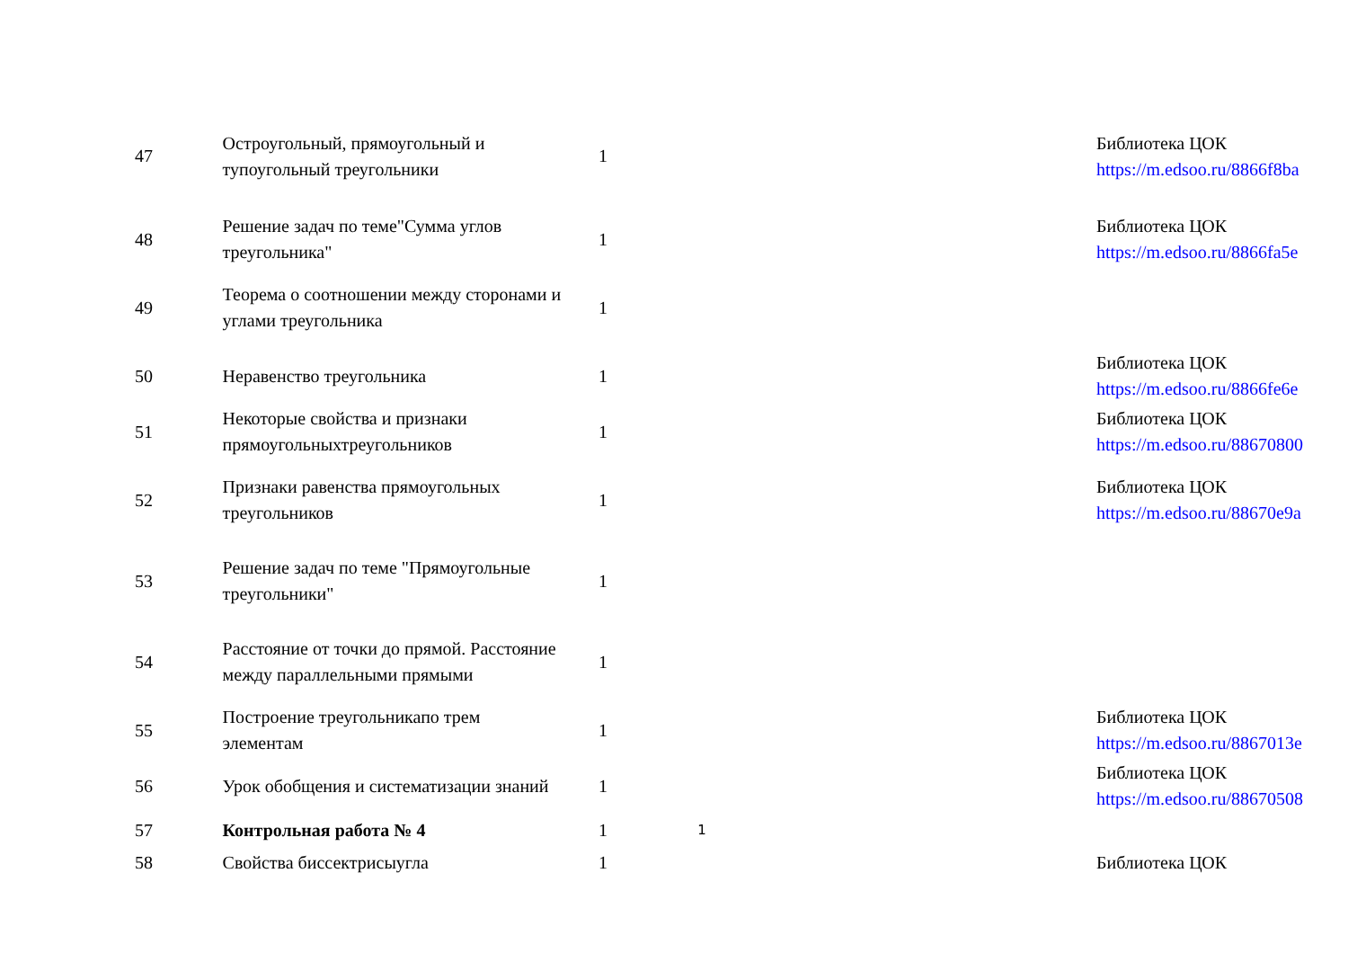| 47 | Остроугольный, прямоугольный и тупоугольный треугольники | 1 | | | Библиотека ЦОК https://m.edsoo.ru/8866f8ba |
| 48 | Решение задач по теме"Сумма углов треугольника" | 1 | | | Библиотека ЦОК https://m.edsoo.ru/8866fa5e |
| 49 | Теорема о соотношении между сторонами и углами треугольника | 1 | | | |
| 50 | Неравенство треугольника | 1 | | | Библиотека ЦОК https://m.edsoo.ru/8866fe6e |
| 51 | Некоторые свойства и признаки прямоугольныхтреугольников | 1 | | | Библиотека ЦОК https://m.edsoo.ru/88670800 |
| 52 | Признаки равенства прямоугольных треугольников | 1 | | | Библиотека ЦОК https://m.edsoo.ru/88670e9a |
| 53 | Решение задач по теме "Прямоугольные треугольники" | 1 | | | |
| 54 | Расстояние от точки до прямой. Расстояние между параллельными прямыми | 1 | | | |
| 55 | Построение треугольникапо трем элементам | 1 | | | Библиотека ЦОК https://m.edsoo.ru/8867013e |
| 56 | Урок обобщения и систематизации знаний | 1 | | | Библиотека ЦОК https://m.edsoo.ru/88670508 |
| 57 | Контрольная работа № 4 | 1 | 1 | | |
| 58 | Свойства биссектрисыугла | 1 | | | Библиотека ЦОК |